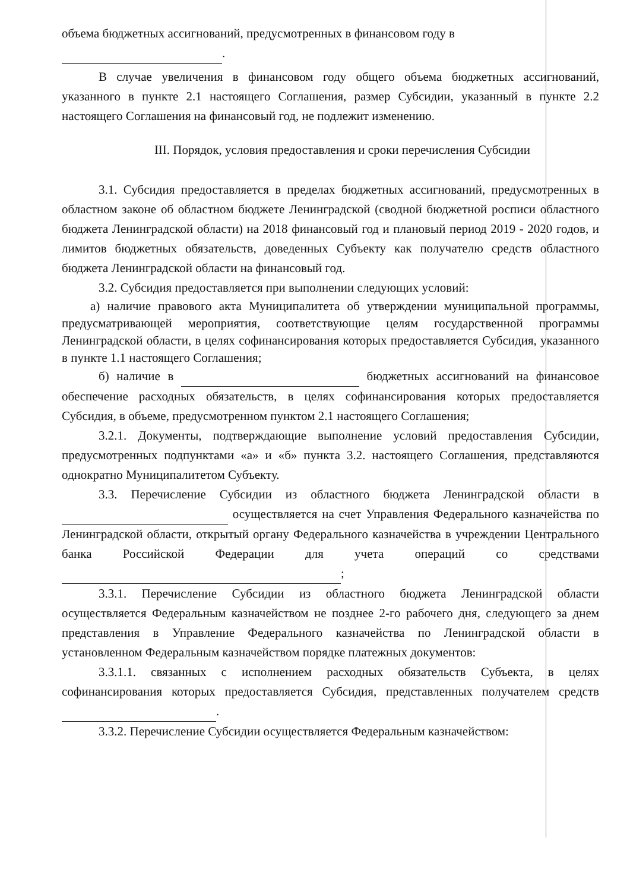объема бюджетных ассигнований, предусмотренных в финансовом году в
.
В случае увеличения в финансовом году общего объема бюджетных ассигнований, указанного в пункте 2.1 настоящего Соглашения, размер Субсидии, указанный в пункте 2.2 настоящего Соглашения на финансовый год, не подлежит изменению.
III. Порядок, условия предоставления и сроки перечисления Субсидии
3.1. Субсидия предоставляется в пределах бюджетных ассигнований, предусмотренных в областном законе об областном бюджете Ленинградской (сводной бюджетной росписи областного бюджета Ленинградской области) на 2018 финансовый год и плановый период 2019 - 2020 годов, и лимитов бюджетных обязательств, доведенных Субъекту как получателю средств областного бюджета Ленинградской области на финансовый год.
3.2. Субсидия предоставляется при выполнении следующих условий:
а) наличие правового акта Муниципалитета об утверждении муниципальной программы, предусматривающей мероприятия, соответствующие целям государственной программы Ленинградской области, в целях софинансирования которых предоставляется Субсидия, указанного в пункте 1.1 настоящего Соглашения;
б) наличие в бюджетных ассигнований на финансовое обеспечение расходных обязательств, в целях софинансирования которых предоставляется Субсидия, в объеме, предусмотренном пунктом 2.1 настоящего Соглашения;
3.2.1. Документы, подтверждающие выполнение условий предоставления Субсидии, предусмотренных подпунктами «а» и «б» пункта 3.2. настоящего Соглашения, представляются однократно Муниципалитетом Субъекту.
3.3. Перечисление Субсидии из областного бюджета Ленинградской области в осуществляется на счет Управления Федерального казначейства по Ленинградской области, открытый органу Федерального казначейства в учреждении Центрального банка Российской Федерации для учета операций со средствами ;
3.3.1. Перечисление Субсидии из областного бюджета Ленинградской области осуществляется Федеральным казначейством не позднее 2-го рабочего дня, следующего за днем представления в Управление Федерального казначейства по Ленинградской области в установленном Федеральным казначейством порядке платежных документов:
3.3.1.1. связанных с исполнением расходных обязательств Субъекта, в целях софинансирования которых предоставляется Субсидия, представленных получателем средств .
3.3.2. Перечисление Субсидии осуществляется Федеральным казначейством: